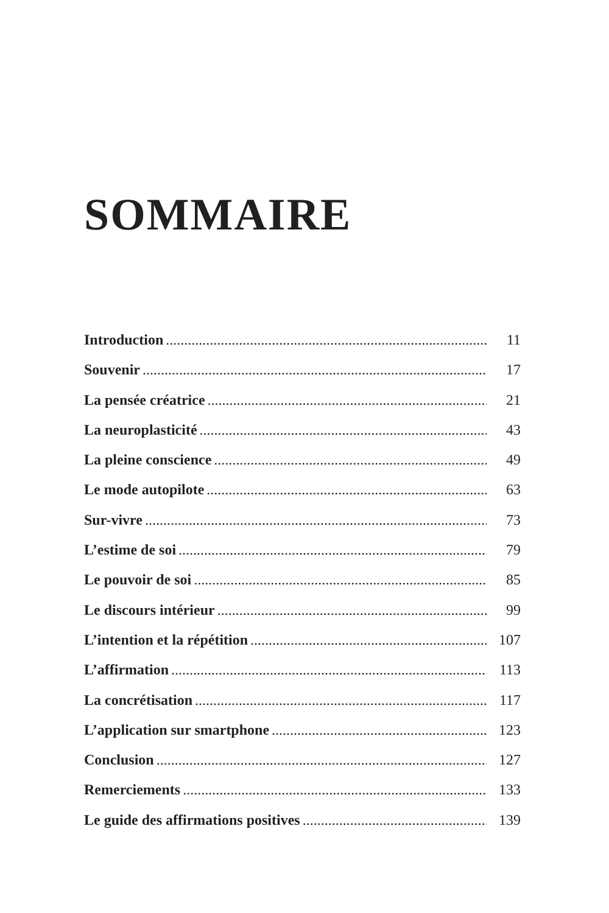SOMMAIRE
Introduction 11
Souvenir 17
La pensée créatrice 21
La neuroplasticité 43
La pleine conscience 49
Le mode autopilote 63
Sur-vivre 73
L’estime de soi 79
Le pouvoir de soi 85
Le discours intérieur 99
L’intention et la répétition 107
L’affirmation 113
La concrétisation 117
L’application sur smartphone 123
Conclusion 127
Remerciements 133
Le guide des affirmations positives 139